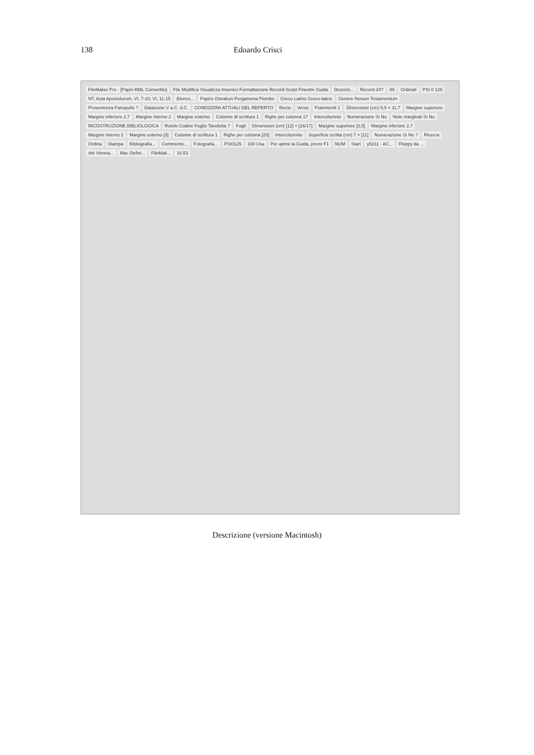138 Edoardo Crisci
FileMaker Pro - [Papiri-BML Convertito] File Modifica Visualizza Inserisci Formattazione Record Script Finestre Guida Descrizi... Record 247 89 Ordinati PSI II 125 NT, Acta Apostolorum, VI, 7-10; VI, 11-15 Elenco... Papiro Ostrakon Pergamena Piombo Greco Latino Greco-latino Genere Novum Testamentum Provenienza Panopolis ? Datazione V a.C. d.C. CONDIZIONI ATTUALI DEL REPERTO Recto Verso Frammenti 1 Dimensioni (cm) 9,5 × 11,7 Margine superiore Margine inferiore 2,7 Margine interno 2 Margine esterno Colonne di scrittura 1 Righe per colonna 17 Intercolumnio Numerazione Sì No Note marginali Sì No RICOSTRUZIONE BIBLIOLOGICA Rotolo Codice Foglio Tavoletta ? Fogli Dimensioni (cm) [12] × [16/17] Margine superiore [2,5] Margine inferiore 2,7 Margine interno 2 Margine esterno [3] Colonne di scrittura 1 Righe per colonna [20] Intercolumnio Superficie scritta (cm) 7 × [11] Numerazione Sì No ? Ricerca Ordina Stampa Bibliografia... Commento... Fotografia... PSI0125 100 Usa Per aprire la Guida, premi F1 NUM Start y5311 - AC... Floppy da ... Atti Vienna... Mac Defini... FileMak... 10.53
Descrizione (versione Macintosh)